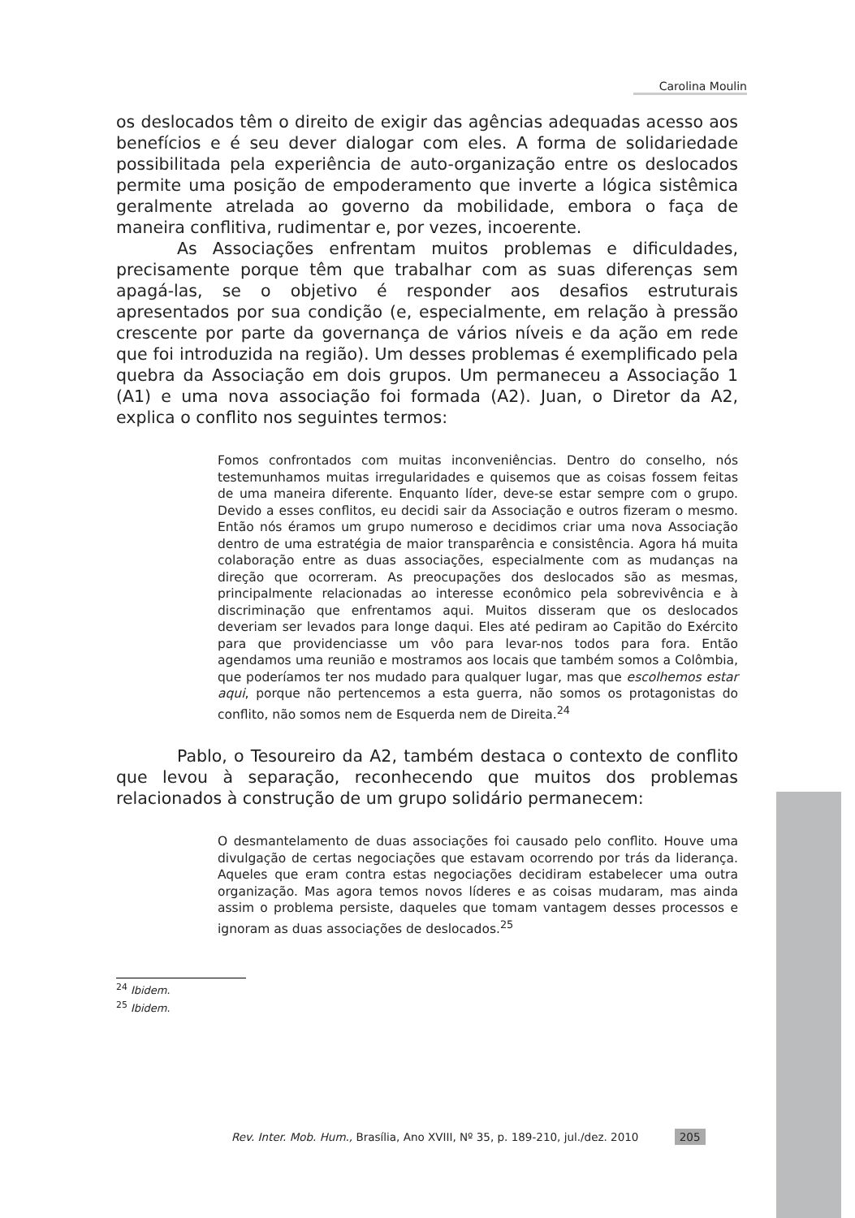Carolina Moulin
os deslocados têm o direito de exigir das agências adequadas acesso aos benefícios e é seu dever dialogar com eles. A forma de solidariedade possibilitada pela experiência de auto-organização entre os deslocados permite uma posição de empoderamento que inverte a lógica sistêmica geralmente atrelada ao governo da mobilidade, embora o faça de maneira conflitiva, rudimentar e, por vezes, incoerente.
As Associações enfrentam muitos problemas e dificuldades, precisamente porque têm que trabalhar com as suas diferenças sem apagá-las, se o objetivo é responder aos desafios estruturais apresentados por sua condição (e, especialmente, em relação à pressão crescente por parte da governança de vários níveis e da ação em rede que foi introduzida na região). Um desses problemas é exemplificado pela quebra da Associação em dois grupos. Um permaneceu a Associação 1 (A1) e uma nova associação foi formada (A2). Juan, o Diretor da A2, explica o conflito nos seguintes termos:
Fomos confrontados com muitas inconveniências. Dentro do conselho, nós testemunhamos muitas irregularidades e quisemos que as coisas fossem feitas de uma maneira diferente. Enquanto líder, deve-se estar sempre com o grupo. Devido a esses conflitos, eu decidi sair da Associação e outros fizeram o mesmo. Então nós éramos um grupo numeroso e decidimos criar uma nova Associação dentro de uma estratégia de maior transparência e consistência. Agora há muita colaboração entre as duas associações, especialmente com as mudanças na direção que ocorreram. As preocupações dos deslocados são as mesmas, principalmente relacionadas ao interesse econômico pela sobrevivência e à discriminação que enfrentamos aqui. Muitos disseram que os deslocados deveriam ser levados para longe daqui. Eles até pediram ao Capitão do Exército para que providenciasse um vôo para levar-nos todos para fora. Então agendamos uma reunião e mostramos aos locais que também somos a Colômbia, que poderíamos ter nos mudado para qualquer lugar, mas que escolhemos estar aqui, porque não pertencemos a esta guerra, não somos os protagonistas do conflito, não somos nem de Esquerda nem de Direita.<sup>24</sup>
Pablo, o Tesoureiro da A2, também destaca o contexto de conflito que levou à separação, reconhecendo que muitos dos problemas relacionados à construção de um grupo solidário permanecem:
O desmantelamento de duas associações foi causado pelo conflito. Houve uma divulgação de certas negociações que estavam ocorrendo por trás da liderança. Aqueles que eram contra estas negociações decidiram estabelecer uma outra organização. Mas agora temos novos líderes e as coisas mudaram, mas ainda assim o problema persiste, daqueles que tomam vantagem desses processos e ignoram as duas associações de deslocados.<sup>25</sup>
<sup>24</sup> Ibidem.
<sup>25</sup> Ibidem.
Rev. Inter. Mob. Hum., Brasília, Ano XVIII, Nº 35, p. 189-210, jul./dez. 2010 205